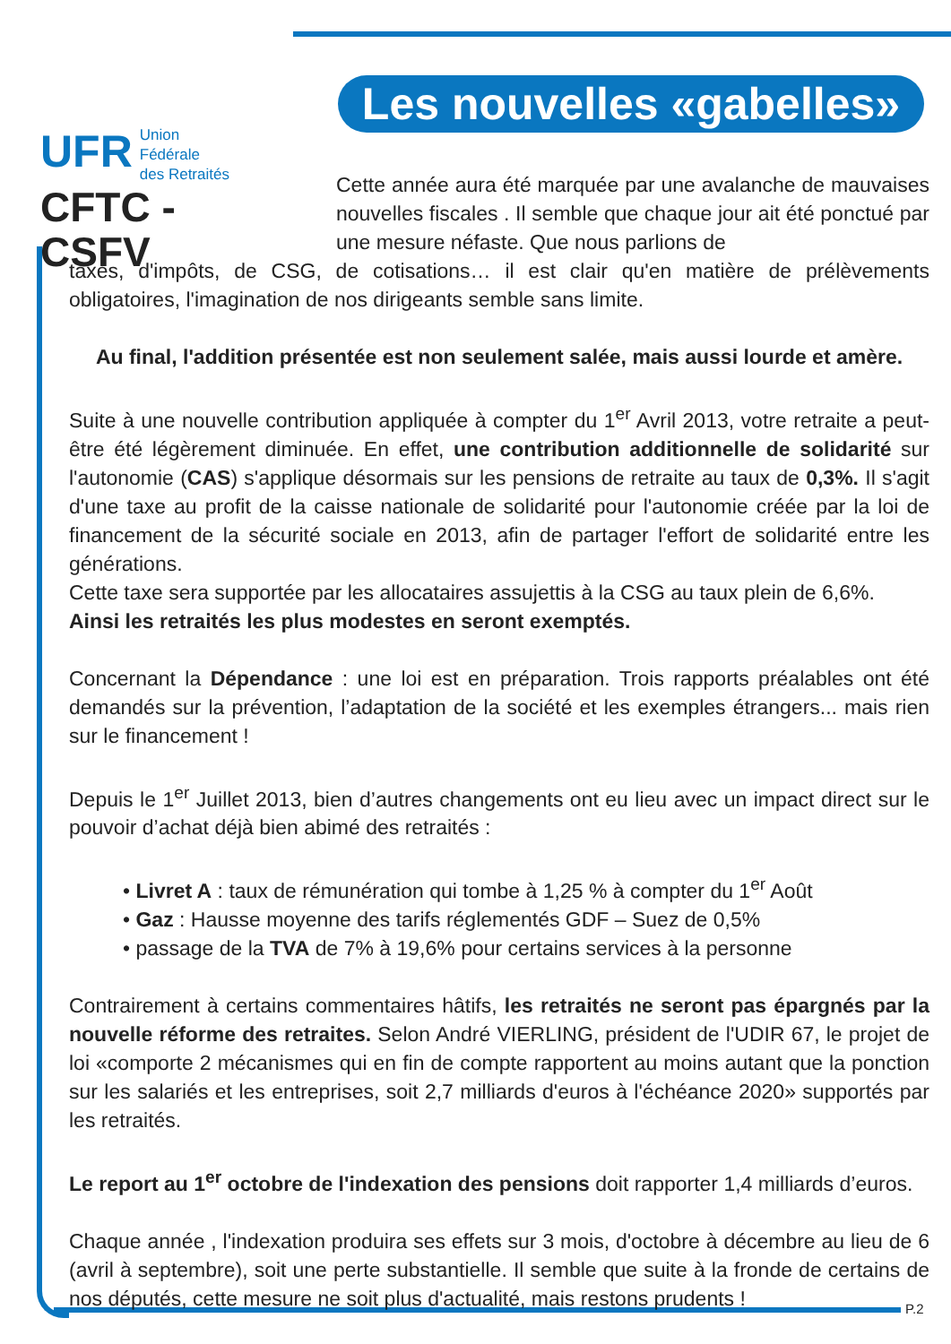UFR Union
Fédérale
des Retraités
CFTC - CSFV
Les nouvelles «gabelles»
Cette année aura été marquée par une avalanche de mauvaises nouvelles fiscales . Il semble que chaque jour ait été ponctué par une mesure néfaste. Que nous parlions de
taxes, d'impôts, de CSG, de cotisations… il est clair qu'en matière de prélèvements obligatoires, l'imagination de nos dirigeants semble sans limite.
Au final, l'addition présentée est non seulement salée, mais aussi lourde et amère.
Suite à une nouvelle contribution appliquée à compter du 1<sup>er</sup> Avril 2013, votre retraite a peut-être été légèrement diminuée. En effet, une contribution additionnelle de solidarité sur l'autonomie (CAS) s'applique désormais sur les pensions de retraite au taux de 0,3%. Il s'agit d'une taxe au profit de la caisse nationale de solidarité pour l'autonomie créée par la loi de financement de la sécurité sociale en 2013, afin de partager l'effort de solidarité entre les générations.
Cette taxe sera supportée par les allocataires assujettis à la CSG au taux plein de 6,6%.
Ainsi les retraités les plus modestes en seront exemptés.
Concernant la Dépendance : une loi est en préparation. Trois rapports préalables ont été demandés sur la prévention, l’adaptation de la société et les exemples étrangers... mais rien sur le financement !
Depuis le 1<sup>er</sup> Juillet 2013, bien d’autres changements ont eu lieu avec un impact direct sur le pouvoir d’achat déjà bien abimé des retraités :
• Livret A : taux de rémunération qui tombe à 1,25 % à compter du 1<sup>er</sup> Août
• Gaz : Hausse moyenne des tarifs réglementés GDF – Suez de 0,5%
• passage de la TVA de 7% à 19,6% pour certains services à la personne
Contrairement à certains commentaires hâtifs, les retraités ne seront pas épargnés par la nouvelle réforme des retraites. Selon André VIERLING, président de l'UDIR 67, le projet de loi «comporte 2 mécanismes qui en fin de compte rapportent au moins autant que la ponction sur les salariés et les entreprises, soit 2,7 milliards d'euros à l'échéance 2020» supportés par les retraités.
Le report au 1<sup>er</sup> octobre de l'indexation des pensions doit rapporter 1,4 milliards d’euros.
Chaque année , l'indexation produira ses effets sur 3 mois, d'octobre à décembre au lieu de 6 (avril à septembre), soit une perte substantielle. Il semble que suite à la fronde de certains de nos députés, cette mesure ne soit plus d'actualité, mais restons prudents !
P.2